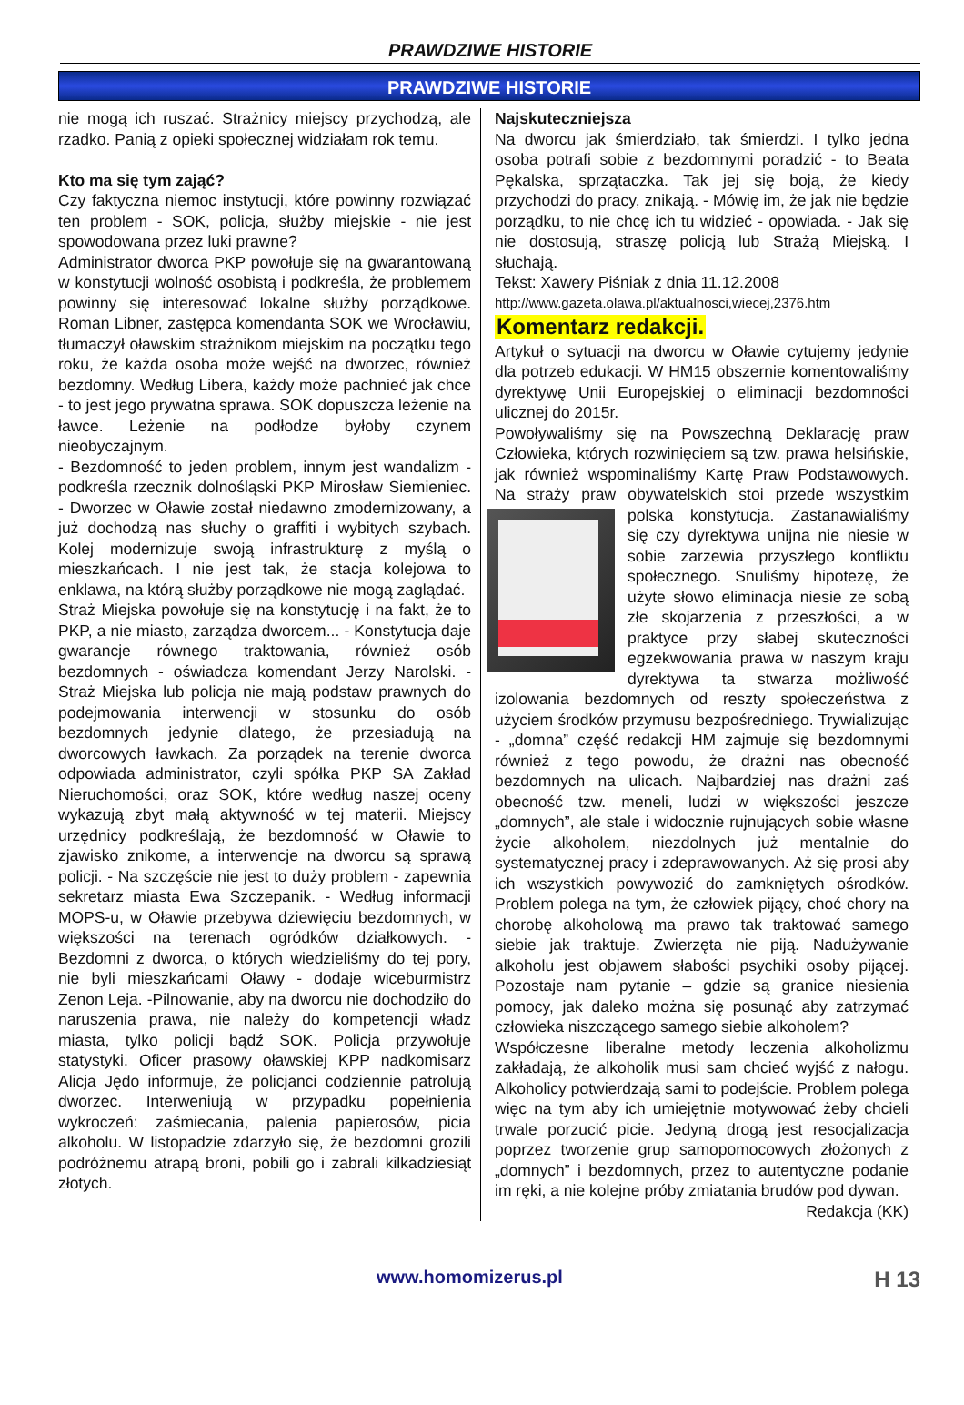PRAWDZIWE HISTORIE
PRAWDZIWE HISTORIE
nie mogą ich ruszać. Strażnicy miejscy przychodzą, ale rzadko. Panią z opieki społecznej widziałam rok temu.
Kto ma się tym zająć?
Czy faktyczna niemoc instytucji, które powinny rozwiązać ten problem - SOK, policja, służby miejskie - nie jest spowodowana przez luki prawne?
Administrator dworca PKP powołuje się na gwarantowaną w konstytucji wolność osobistą i podkreśla, że problemem powinny się interesować lokalne służby porządkowe. Roman Libner, zastępca komendanta SOK we Wrocławiu, tłumaczył oławskim strażnikom miejskim na początku tego roku, że każda osoba może wejść na dworzec, również bezdomny. Według Libera, każdy może pachnieć jak chce - to jest jego prywatna sprawa. SOK dopuszcza leżenie na ławce. Leżenie na podłodze byłoby czynem nieobyczajnym.
- Bezdomność to jeden problem, innym jest wandalizm - podkreśla rzecznik dolnośląski PKP Mirosław Siemieniec. - Dworzec w Oławie został niedawno zmodernizowany, a już dochodzą nas słuchy o graffiti i wybitych szybach. Kolej modernizuje swoją infrastrukturę z myślą o mieszkańcach. I nie jest tak, że stacja kolejowa to enklawa, na którą służby porządkowe nie mogą zaglądać.
Straż Miejska powołuje się na konstytucję i na fakt, że to PKP, a nie miasto, zarządza dworcem... - Konstytucja daje gwarancje równego traktowania, również osób bezdomnych - oświadcza komendant Jerzy Narolski. - Straż Miejska lub policja nie mają podstaw prawnych do podejmowania interwencji w stosunku do osób bezdomnych jedynie dlatego, że przesiadują na dworcowych ławkach. Za porządek na terenie dworca odpowiada administrator, czyli spółka PKP SA Zakład Nieruchomości, oraz SOK, które według naszej oceny wykazują zbyt małą aktywność w tej materii. Miejscy urzędnicy podkreślają, że bezdomność w Oławie to zjawisko znikome, a interwencje na dworcu są sprawą policji. - Na szczęście nie jest to duży problem - zapewnia sekretarz miasta Ewa Szczepanik. - Według informacji MOPS-u, w Oławie przebywa dziewięciu bezdomnych, w większości na terenach ogródków działkowych. - Bezdomni z dworca, o których wiedzieliśmy do tej pory, nie byli mieszkańcami Oławy - dodaje wiceburmistrz Zenon Leja. -Pilnowanie, aby na dworcu nie dochodziło do naruszenia prawa, nie należy do kompetencji władz miasta, tylko policji bądź SOK. Policja przywołuje statystyki. Oficer prasowy oławskiej KPP nadkomisarz Alicja Jędo informuje, że policjanci codziennie patrolują dworzec. Interweniują w przypadku popełnienia wykroczeń: zaśmiecania, palenia papierosów, picia alkoholu. W listopadzie zdarzyło się, że bezdomni grozili podróżnemu atrapą broni, pobili go i zabrali kilkadziesiąt złotych.
Najskuteczniejsza
Na dworcu jak śmierdziało, tak śmierdzi. I tylko jedna osoba potrafi sobie z bezdomnymi poradzić - to Beata Pękalska, sprzątaczka. Tak jej się boją, że kiedy przychodzi do pracy, znikają. - Mówię im, że jak nie będzie porządku, to nie chcę ich tu widzieć - opowiada. - Jak się nie dostosują, straszę policją lub Strażą Miejską. I słuchają.
Tekst: Xawery Piśniak z dnia 11.12.2008
http://www.gazeta.olawa.pl/aktualnosci,wiecej,2376.htm
Komentarz redakcji.
Artykuł o sytuacji na dworcu w Oławie cytujemy jedynie dla potrzeb edukacji. W HM15 obszernie komentowaliśmy dyrektywę Unii Europejskiej o eliminacji bezdomności ulicznej do 2015r.
Powoływaliśmy się na Powszechną Deklarację praw Człowieka, których rozwinięciem są tzw. prawa helsińskie, jak również wspominaliśmy Kartę Praw Podstawowych. Na straży praw obywatelskich stoi przede wszystkim polska konstytucja. Zastanawialiśmy się czy dyrektywa unijna nie niesie w sobie zarzewia przyszłego konfliktu społecznego. Snuliśmy hipotezę, że użyte słowo eliminacja niesie ze sobą złe skojarzenia z przeszłości, a w praktyce przy słabej skuteczności egzekwowania prawa w naszym kraju dyrektywa ta stwarza możliwość izolowania bezdomnych od reszty społeczeństwa z użyciem środków przymusu bezpośredniego. Trywializując - „domna” część redakcji HM zajmuje się bezdomnymi również z tego powodu, że drażni nas obecność bezdomnych na ulicach. Najbardziej nas drażni zaś obecność tzw. meneli, ludzi w większości jeszcze „domnych”, ale stale i widocznie rujnujących sobie własne życie alkoholem, niezdolnych już mentalnie do systematycznej pracy i zdeprawowanych. Aż się prosi aby ich wszystkich powywozić do zamkniętych ośrodków. Problem polega na tym, że człowiek pijący, choć chory na chorobę alkoholową ma prawo tak traktować samego siebie jak traktuje. Zwierzęta nie piją. Nadużywanie alkoholu jest objawem słabości psychiki osoby pijącej. Pozostaje nam pytanie – gdzie są granice niesienia pomocy, jak daleko można się posunąć aby zatrzymać człowieka niszczącego samego siebie alkoholem?
Współczesne liberalne metody leczenia alkoholizmu zakładają, że alkoholik musi sam chcieć wyjść z nałogu. Alkoholicy potwierdzają sami to podejście. Problem polega więc na tym aby ich umiejętnie motywować żeby chcieli trwale porzucić picie. Jedyną drogą jest resocjalizacja poprzez tworzenie grup samopomocowych złożonych z „domnych” i bezdomnych, przez to autentyczne podanie im ręki, a nie kolejne próby zmiatania brudów pod dywan.
Redakcja (KK)
www.homomizerus.pl H 13